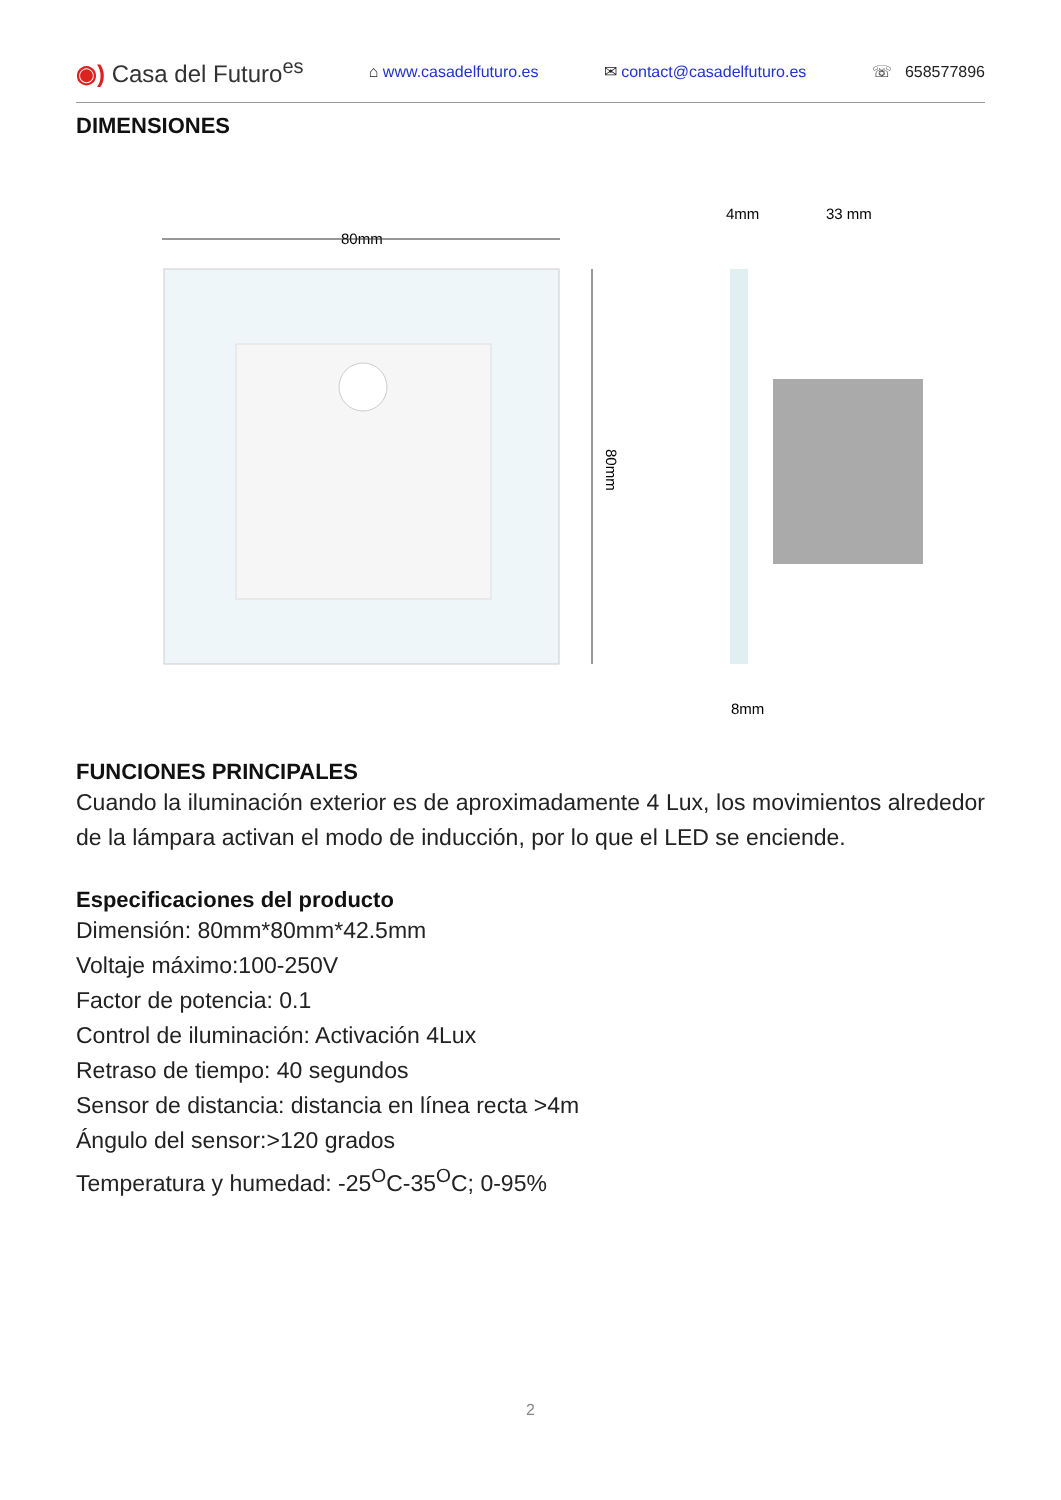◉) Casa del Futuro<sup>es</sup> ⌂ www.casadelfuturo.es ✉ contact@casadelfuturo.es ☏ 658577896
DIMENSIONES
80mm
80mm
4mm
33 mm
8mm
FUNCIONES PRINCIPALES
Cuando la iluminación exterior es de aproximadamente 4 Lux, los movimientos alrededor de la lámpara activan el modo de inducción, por lo que el LED se enciende.
Especificaciones del producto
Dimensión: 80mm*80mm*42.5mm
Voltaje máximo:100-250V
Factor de potencia: 0.1
Control de iluminación: Activación 4Lux
Retraso de tiempo: 40 segundos
Sensor de distancia: distancia en línea recta >4m
Ángulo del sensor:>120 grados
Temperatura y humedad: -25<sup>O</sup>C-35<sup>O</sup>C; 0-95%
2